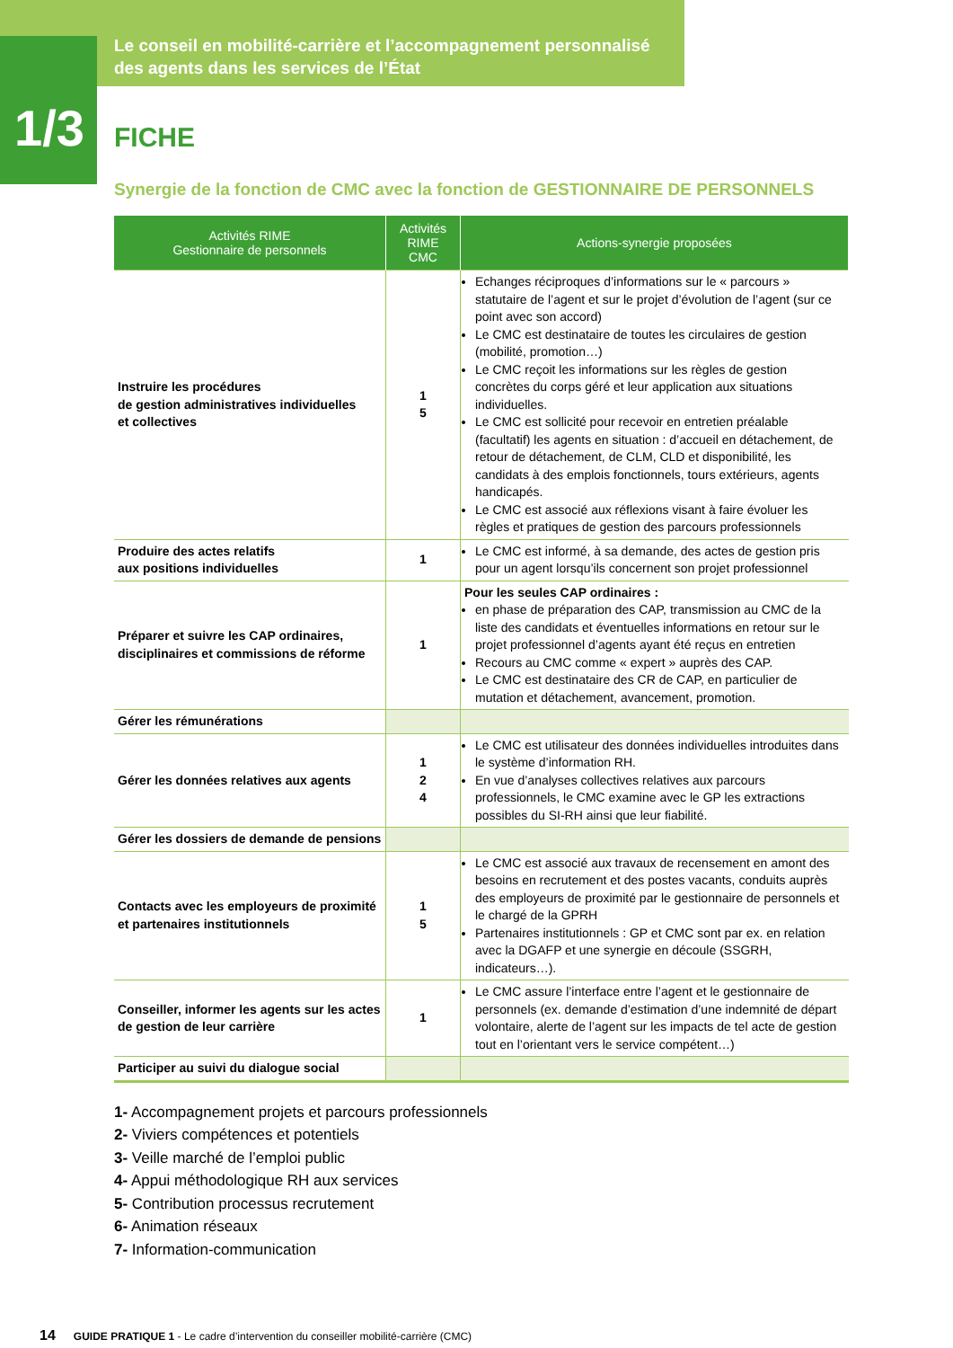Le conseil en mobilité-carrière et l’accompagnement personnalisé
des agents dans les services de l’État
1/3
FICHE
Synergie de la fonction de CMC avec la fonction de GESTIONNAIRE DE PERSONNELS
| Activités RIME Gestionnaire de personnels | Activités RIME CMC | Actions-synergie proposées |
| --- | --- | --- |
| Instruire les procédures de gestion administratives individuelles et collectives | 1 5 | Echanges réciproques d’informations sur le « parcours » statutaire de l’agent et sur le projet d’évolution de l’agent (sur ce point avec son accord) Le CMC est destinataire de toutes les circulaires de gestion (mobilité, promotion…) Le CMC reçoit les informations sur les règles de gestion concrètes du corps géré et leur application aux situations individuelles. Le CMC est sollicité pour recevoir en entretien préalable (facultatif) les agents en situation : d’accueil en détachement, de retour de détachement, de CLM, CLD et disponibilité, les candidats à des emplois fonctionnels, tours extérieurs, agents handicapés. Le CMC est associé aux réflexions visant à faire évoluer les règles et pratiques de gestion des parcours professionnels |
| Produire des actes relatifs aux positions individuelles | 1 | Le CMC est informé, à sa demande, des actes de gestion pris pour un agent lorsqu’ils concernent son projet professionnel |
| Préparer et suivre les CAP ordinaires, disciplinaires et commissions de réforme | 1 | Pour les seules CAP ordinaires : en phase de préparation des CAP, transmission au CMC de la liste des candidats et éventuelles informations en retour sur le projet professionnel d’agents ayant été reçus en entretien Recours au CMC comme « expert » auprès des CAP. Le CMC est destinataire des CR de CAP, en particulier de mutation et détachement, avancement, promotion. |
| Gérer les rémunérations | | |
| Gérer les données relatives aux agents | 1 2 4 | Le CMC est utilisateur des données individuelles introduites dans le système d’information RH. En vue d’analyses collectives relatives aux parcours professionnels, le CMC examine avec le GP les extractions possibles du SI-RH ainsi que leur fiabilité. |
| Gérer les dossiers de demande de pensions | | |
| Contacts avec les employeurs de proximité et partenaires institutionnels | 1 5 | Le CMC est associé aux travaux de recensement en amont des besoins en recrutement et des postes vacants, conduits auprès des employeurs de proximité par le gestionnaire de personnels et le chargé de la GPRH Partenaires institutionnels : GP et CMC sont par ex. en relation avec la DGAFP et une synergie en découle (SSGRH, indicateurs…). |
| Conseiller, informer les agents sur les actes de gestion de leur carrière | 1 | Le CMC assure l’interface entre l’agent et le gestionnaire de personnels (ex. demande d’estimation d’une indemnité de départ volontaire, alerte de l’agent sur les impacts de tel acte de gestion tout en l’orientant vers le service compétent…) |
| Participer au suivi du dialogue social | | |
1- Accompagnement projets et parcours professionnels
2- Viviers compétences et potentiels
3- Veille marché de l’emploi public
4- Appui méthodologique RH aux services
5- Contribution processus recrutement
6- Animation réseaux
7- Information-communication
14 GUIDE PRATIQUE 1 - Le cadre d’intervention du conseiller mobilité-carrière (CMC)